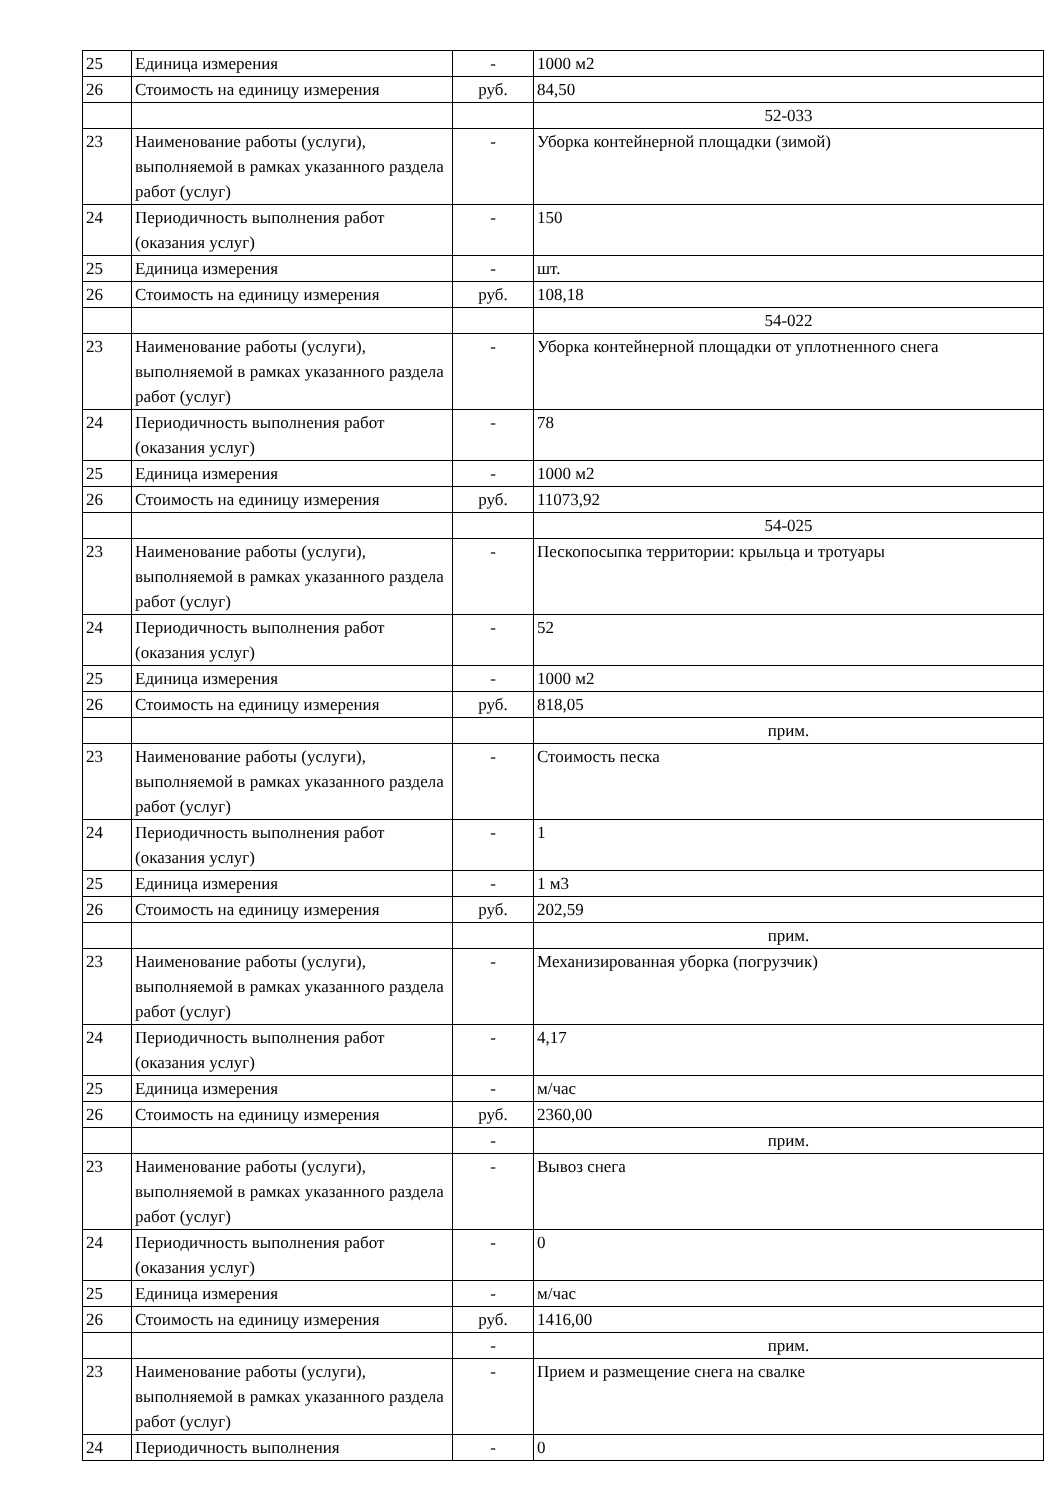| 25 | Единица измерения | - | 1000 м2 |
| 26 | Стоимость на единицу измерения | руб. | 84,50 |
| | | | 52-033 |
| 23 | Наименование работы (услуги), выполняемой в рамках указанного раздела работ (услуг) | - | Уборка контейнерной площадки (зимой) |
| 24 | Периодичность выполнения работ (оказания услуг) | - | 150 |
| 25 | Единица измерения | - | шт. |
| 26 | Стоимость на единицу измерения | руб. | 108,18 |
| | | | 54-022 |
| 23 | Наименование работы (услуги), выполняемой в рамках указанного раздела работ (услуг) | - | Уборка контейнерной площадки от уплотненного снега |
| 24 | Периодичность выполнения работ (оказания услуг) | - | 78 |
| 25 | Единица измерения | - | 1000 м2 |
| 26 | Стоимость на единицу измерения | руб. | 11073,92 |
| | | | 54-025 |
| 23 | Наименование работы (услуги), выполняемой в рамках указанного раздела работ (услуг) | - | Пескопосыпка территории: крыльца и тротуары |
| 24 | Периодичность выполнения работ (оказания услуг) | - | 52 |
| 25 | Единица измерения | - | 1000 м2 |
| 26 | Стоимость на единицу измерения | руб. | 818,05 |
| | | | прим. |
| 23 | Наименование работы (услуги), выполняемой в рамках указанного раздела работ (услуг) | - | Стоимость песка |
| 24 | Периодичность выполнения работ (оказания услуг) | - | 1 |
| 25 | Единица измерения | - | 1 м3 |
| 26 | Стоимость на единицу измерения | руб. | 202,59 |
| | | | прим. |
| 23 | Наименование работы (услуги), выполняемой в рамках указанного раздела работ (услуг) | - | Механизированная уборка (погрузчик) |
| 24 | Периодичность выполнения работ (оказания услуг) | - | 4,17 |
| 25 | Единица измерения | - | м/час |
| 26 | Стоимость на единицу измерения | руб. | 2360,00 |
| | | - | прим. |
| 23 | Наименование работы (услуги), выполняемой в рамках указанного раздела работ (услуг) | - | Вывоз снега |
| 24 | Периодичность выполнения работ (оказания услуг) | - | 0 |
| 25 | Единица измерения | - | м/час |
| 26 | Стоимость на единицу измерения | руб. | 1416,00 |
| | | - | прим. |
| 23 | Наименование работы (услуги), выполняемой в рамках указанного раздела работ (услуг) | - | Прием и размещение снега на свалке |
| 24 | Периодичность выполнения | - | 0 |